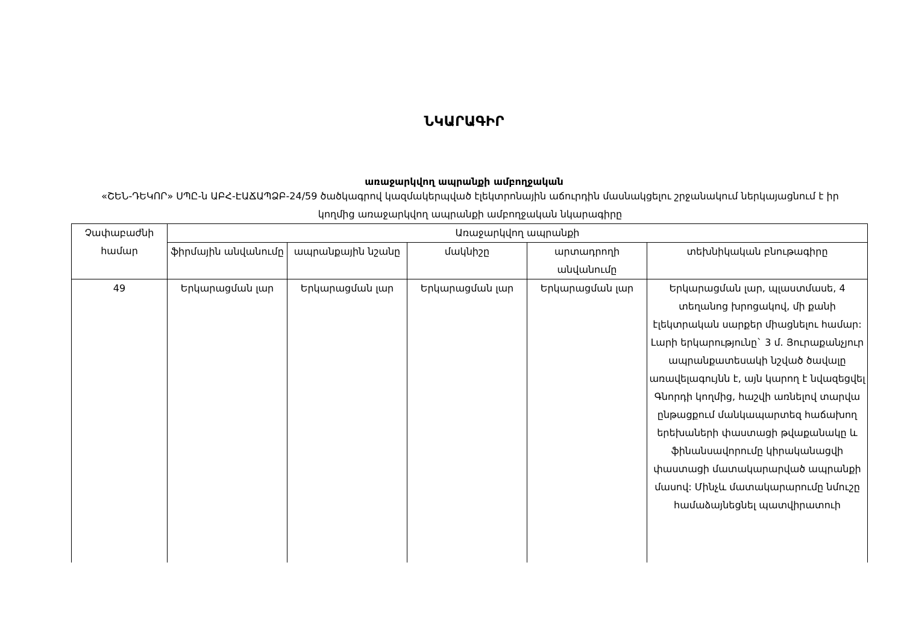ՆԿԱՐԱԳԻՐ
առաջարկվող ապրանքի ամբողջական
«ՇԵՆ-ԴԵԿՈՐ» ՍՊԸ-ն ԱԲՀ-ԷԱՃԱՊՁԲ-24/59 ծածկագրով կազմակերպված էլեկտրոնային աճուրդին մասնակցելու շրջանակում ներկայացնում է իր կողմից առաջարկվող ապրանքի ամբողջական նկարագիրը
| Չափաբաժնի համար | Առաջարկվող ապրանքի | | | | |
| --- | --- | --- | --- | --- | --- |
| | ֆիրմային անվանումը | ապրանքային նշանը | մակնիշը | արտադրողի անվանումը | տեխնիկական բնութագիրը |
| 49 | Երկարացման լար | Երկարացման լար | Երկարացման լար | Երկարացման լար | Երկարացման լար, պլաստմասե, 4 տեղանոց խրոցակով, մի քանի էլեկտրական սարքեր միացնելու համար: Լարի երկարությունը` 3 մ. Յուրաքանչյուր ապրանքատեսակի նշված ծավալը առավելագույնն է, այն կարող է նվազեցվել Գնորդի կողմից, հաշվի առնելով տարվա ընթացքում մանկապարտեզ հաճախող երեխաների փաստացի թվաքանակը և ֆինանսավորումը կիրականացվի փաստացի մատակարարված ապրանքի մասով: Մինչև մատակարարումը նմուշը համաձայնեցնել պատվիրատուի |